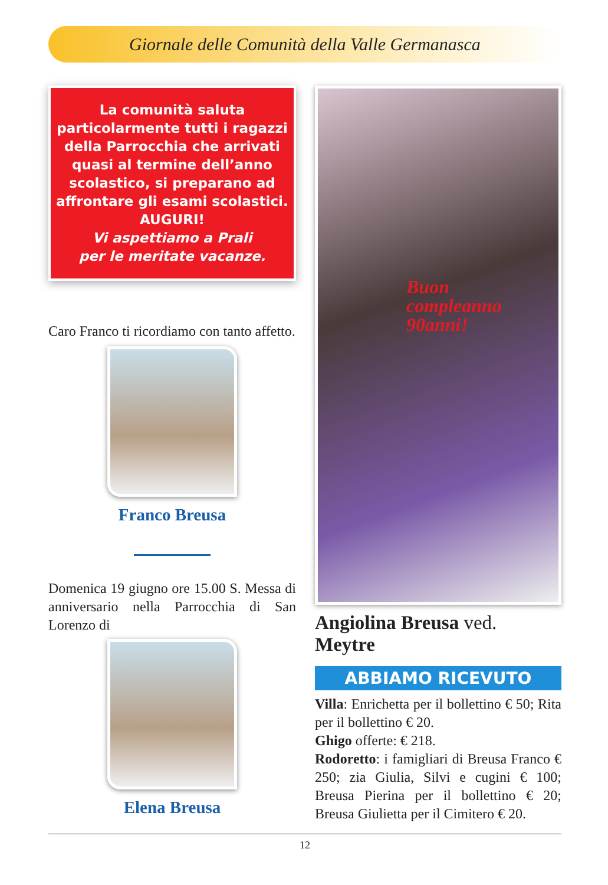Giornale delle Comunità della Valle Germanasca
La comunità saluta particolarmente tutti i ragazzi della Parrocchia che arrivati quasi al termine dell’anno scolastico, si preparano ad affrontare gli esami scolastici.
AUGURI!
Vi aspettiamo a Prali
per le meritate vacanze.
Caro Franco ti ricordiamo con tanto affetto.
Franco Breusa
Domenica 19 giugno ore 15.00 S. Messa di anniversario nella Parrocchia di San Lorenzo di
Elena Breusa
Buon
compleanno
90anni!
Angiolina Breusa ved. Meytre
ABBIAMO RICEVUTO
Villa: Enrichetta per il bollettino € 50; Rita per il bollettino € 20.
Ghigo offerte: € 218.
Rodoretto: i famigliari di Breusa Franco € 250; zia Giulia, Silvi e cugini € 100; Breusa Pierina per il bollettino € 20; Breusa Giulietta per il Cimitero € 20.
12